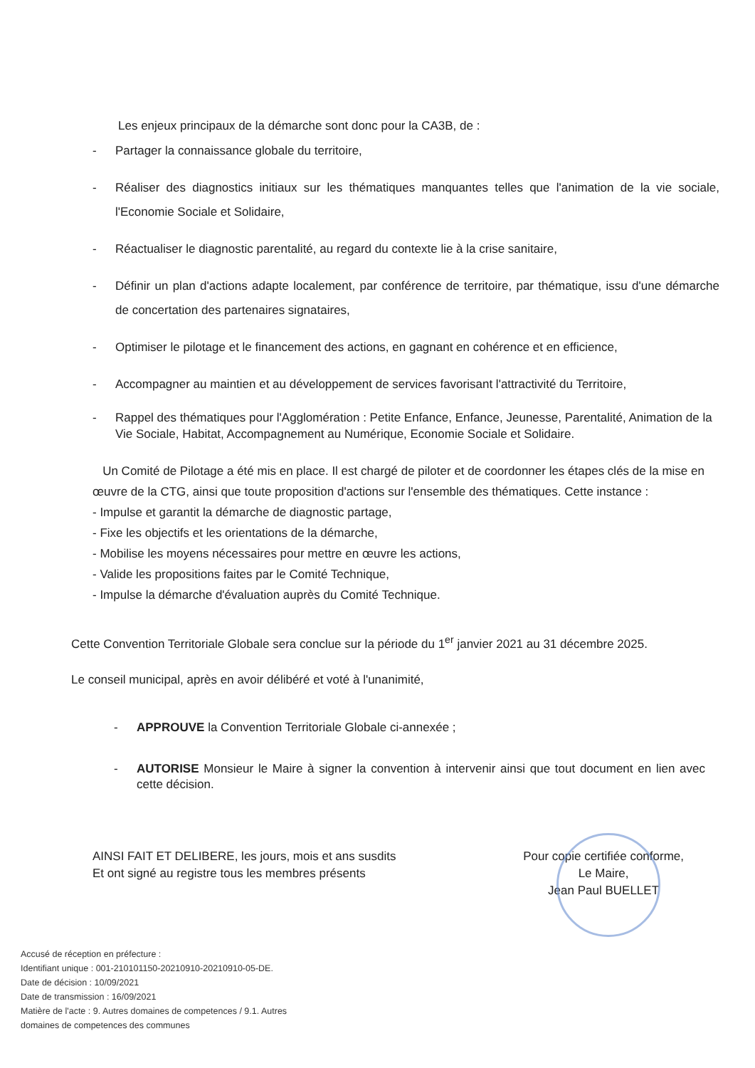Les enjeux principaux de la démarche sont donc pour la CA3B, de :
- Partager la connaissance globale du territoire,
- Réaliser des diagnostics initiaux sur les thématiques manquantes telles que l'animation de la vie sociale, l'Economie Sociale et Solidaire,
- Réactualiser le diagnostic parentalité, au regard du contexte lie à la crise sanitaire,
- Définir un plan d'actions adapte localement, par conférence de territoire, par thématique, issu d'une démarche de concertation des partenaires signataires,
- Optimiser le pilotage et le financement des actions, en gagnant en cohérence et en efficience,
- Accompagner au maintien et au développement de services favorisant l'attractivité du Territoire,
- Rappel des thématiques pour l'Agglomération : Petite Enfance, Enfance, Jeunesse, Parentalité, Animation de la Vie Sociale, Habitat, Accompagnement au Numérique, Economie Sociale et Solidaire.
Un Comité de Pilotage a été mis en place. Il est chargé de piloter et de coordonner les étapes clés de la mise en œuvre de la CTG, ainsi que toute proposition d'actions sur l'ensemble des thématiques. Cette instance :
- Impulse et garantit la démarche de diagnostic partage,
- Fixe les objectifs et les orientations de la démarche,
- Mobilise les moyens nécessaires pour mettre en œuvre les actions,
- Valide les propositions faites par le Comité Technique,
- Impulse la démarche d'évaluation auprès du Comité Technique.
Cette Convention Territoriale Globale sera conclue sur la période du 1<sup>er</sup> janvier 2021 au 31 décembre 2025.
Le conseil municipal, après en avoir délibéré et voté à l'unanimité,
- APPROUVE la Convention Territoriale Globale ci-annexée ;
- AUTORISE Monsieur le Maire à signer la convention à intervenir ainsi que tout document en lien avec cette décision.
AINSI FAIT ET DELIBERE, les jours, mois et ans susdits
Et ont signé au registre tous les membres présents
Pour copie certifiée conforme,
Le Maire,
Jean Paul BUELLET
Accusé de réception en préfecture :
Identifiant unique : 001-210101150-20210910-20210910-05-DE.
Date de décision : 10/09/2021
Date de transmission : 16/09/2021
Matière de l'acte : 9. Autres domaines de competences / 9.1. Autres domaines de competences des communes